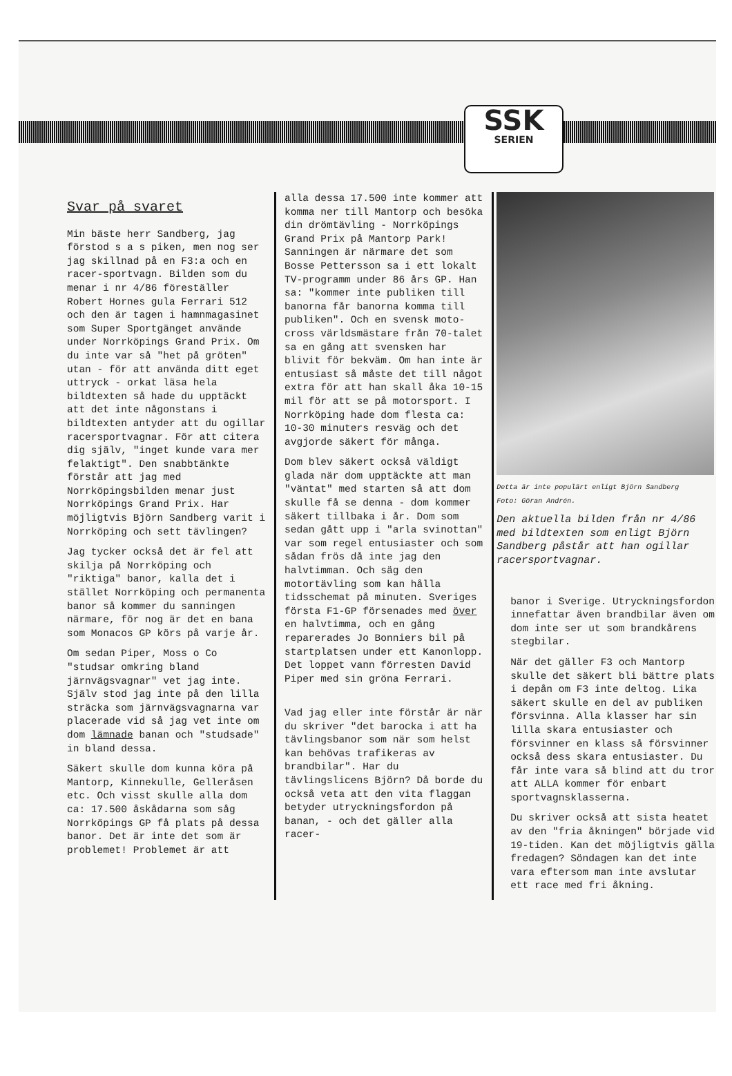SSK
SERIEN
Svar på svaret
Min bäste herr Sandberg, jag förstod s a s piken, men nog ser jag skillnad på en F3:a och en racer-sportvagn. Bilden som du menar i nr 4/86 föreställer Robert Hornes gula Ferrari 512 och den är tagen i hamnmagasinet som Super Sportgänget använde under Norrköpings Grand Prix. Om du inte var så "het på gröten" utan - för att använda ditt eget uttryck - orkat läsa hela bildtexten så hade du upptäckt att det inte någonstans i bildtexten antyder att du ogillar racersportvagnar. För att citera dig själv, "inget kunde vara mer felaktigt". Den snabbtänkte förstår att jag med Norrköpingsbilden menar just Norrköpings Grand Prix. Har möjligtvis Björn Sandberg varit i Norrköping och sett tävlingen?
Jag tycker också det är fel att skilja på Norrköping och "riktiga" banor, kalla det i stället Norrköping och permanenta banor så kommer du sanningen närmare, för nog är det en bana som Monacos GP körs på varje år.
Om sedan Piper, Moss o Co "studsar omkring bland järnvägsvagnar" vet jag inte. Själv stod jag inte på den lilla sträcka som järnvägsvagnarna var placerade vid så jag vet inte om dom lämnade banan och "studsade" in bland dessa.
Säkert skulle dom kunna köra på Mantorp, Kinnekulle, Gelleråsen etc. Och visst skulle alla dom ca: 17.500 åskådarna som såg Norrköpings GP få plats på dessa banor. Det är inte det som är problemet! Problemet är att
alla dessa 17.500 inte kommer att komma ner till Mantorp och besöka din drömtävling - Norrköpings Grand Prix på Mantorp Park! Sanningen är närmare det som Bosse Pettersson sa i ett lokalt TV-programm under 86 års GP. Han sa: "kommer inte publiken till banorna får banorna komma till publiken". Och en svensk moto-cross världsmästare från 70-talet sa en gång att svensken har blivit för bekväm. Om han inte är entusiast så måste det till något extra för att han skall åka 10-15 mil för att se på motorsport. I Norrköping hade dom flesta ca: 10-30 minuters resväg och det avgjorde säkert för många.
Dom blev säkert också väldigt glada när dom upptäckte att man "väntat" med starten så att dom skulle få se denna - dom kommer säkert tillbaka i år. Dom som sedan gått upp i "arla svinottan" var som regel entusiaster och som sådan frös då inte jag den halvtimman. Och säg den motortävling som kan hålla tidsschemat på minuten. Sveriges första F1-GP försenades med över en halvtimma, och en gång reparerades Jo Bonniers bil på startplatsen under ett Kanonlopp. Det loppet vann förresten David Piper med sin gröna Ferrari.
Vad jag eller inte förstår är när du skriver "det barocka i att ha tävlingsbanor som när som helst kan behövas trafikeras av brandbilar". Har du tävlingslicens Björn? Då borde du också veta att den vita flaggan betyder utryckningsfordon på banan, - och det gäller alla racer-
Detta är inte populärt enligt Björn Sandberg
Foto: Göran Andrén.
Den aktuella bilden från nr 4/86 med bildtexten som enligt Björn Sandberg påstår att han ogillar racersportvagnar.
banor i Sverige. Utryckningsfordon innefattar även brandbilar även om dom inte ser ut som brandkårens stegbilar.
När det gäller F3 och Mantorp skulle det säkert bli bättre plats i depån om F3 inte deltog. Lika säkert skulle en del av publiken försvinna. Alla klasser har sin lilla skara entusiaster och försvinner en klass så försvinner också dess skara entusiaster. Du får inte vara så blind att du tror att ALLA kommer för enbart sportvagnsklasserna.
Du skriver också att sista heatet av den "fria åkningen" började vid 19-tiden. Kan det möjligtvis gälla fredagen? Söndagen kan det inte vara eftersom man inte avslutar ett race med fri åkning.